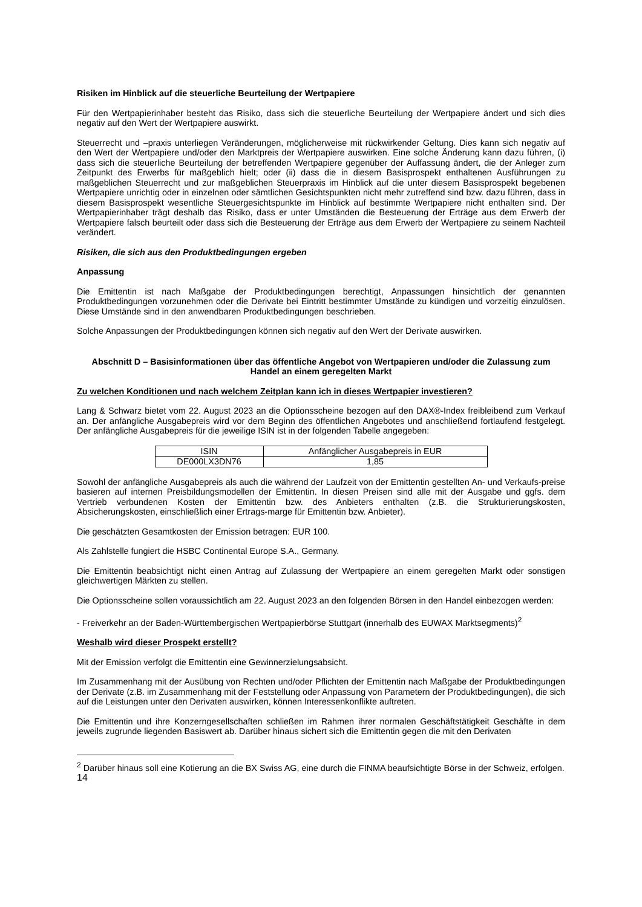Risiken im Hinblick auf die steuerliche Beurteilung der Wertpapiere
Für den Wertpapierinhaber besteht das Risiko, dass sich die steuerliche Beurteilung der Wertpapiere ändert und sich dies negativ auf den Wert der Wertpapiere auswirkt.
Steuerrecht und –praxis unterliegen Veränderungen, möglicherweise mit rückwirkender Geltung. Dies kann sich negativ auf den Wert der Wertpapiere und/oder den Marktpreis der Wertpapiere auswirken. Eine solche Änderung kann dazu führen, (i) dass sich die steuerliche Beurteilung der betreffenden Wertpapiere gegenüber der Auffassung ändert, die der Anleger zum Zeitpunkt des Erwerbs für maßgeblich hielt; oder (ii) dass die in diesem Basisprospekt enthaltenen Ausführungen zu maßgeblichen Steuerrecht und zur maßgeblichen Steuerpraxis im Hinblick auf die unter diesem Basisprospekt begebenen Wertpapiere unrichtig oder in einzelnen oder sämtlichen Gesichtspunkten nicht mehr zutreffend sind bzw. dazu führen, dass in diesem Basisprospekt wesentliche Steuergesichtspunkte im Hinblick auf bestimmte Wertpapiere nicht enthalten sind. Der Wertpapierinhaber trägt deshalb das Risiko, dass er unter Umständen die Besteuerung der Erträge aus dem Erwerb der Wertpapiere falsch beurteilt oder dass sich die Besteuerung der Erträge aus dem Erwerb der Wertpapiere zu seinem Nachteil verändert.
Risiken, die sich aus den Produktbedingungen ergeben
Anpassung
Die Emittentin ist nach Maßgabe der Produktbedingungen berechtigt, Anpassungen hinsichtlich der genannten Produktbedingungen vorzunehmen oder die Derivate bei Eintritt bestimmter Umstände zu kündigen und vorzeitig einzulösen. Diese Umstände sind in den anwendbaren Produktbedingungen beschrieben.
Solche Anpassungen der Produktbedingungen können sich negativ auf den Wert der Derivate auswirken.
Abschnitt D – Basisinformationen über das öffentliche Angebot von Wertpapieren und/oder die Zulassung zum Handel an einem geregelten Markt
Zu welchen Konditionen und nach welchem Zeitplan kann ich in dieses Wertpapier investieren?
Lang & Schwarz bietet vom 22. August 2023 an die Optionsscheine bezogen auf den DAX®-Index freibleibend zum Verkauf an. Der anfängliche Ausgabepreis wird vor dem Beginn des öffentlichen Angebotes und anschließend fortlaufend festgelegt. Der anfängliche Ausgabepreis für die jeweilige ISIN ist in der folgenden Tabelle angegeben:
| ISIN | Anfänglicher Ausgabepreis in EUR |
| --- | --- |
| DE000LX3DN76 | 1,85 |
Sowohl der anfängliche Ausgabepreis als auch die während der Laufzeit von der Emittentin gestellten An- und Verkaufs-preise basieren auf internen Preisbildungsmodellen der Emittentin. In diesen Preisen sind alle mit der Ausgabe und ggfs. dem Vertrieb verbundenen Kosten der Emittentin bzw. des Anbieters enthalten (z.B. die Strukturierungskosten, Absicherungskosten, einschließlich einer Ertrags-marge für Emittentin bzw. Anbieter).
Die geschätzten Gesamtkosten der Emission betragen: EUR 100.
Als Zahlstelle fungiert die HSBC Continental Europe S.A., Germany.
Die Emittentin beabsichtigt nicht einen Antrag auf Zulassung der Wertpapiere an einem geregelten Markt oder sonstigen gleichwertigen Märkten zu stellen.
Die Optionsscheine sollen voraussichtlich am 22. August 2023 an den folgenden Börsen in den Handel einbezogen werden:
- Freiverkehr an der Baden-Württembergischen Wertpapierbörse Stuttgart (innerhalb des EUWAX Marktsegments)<sup>2</sup>
Weshalb wird dieser Prospekt erstellt?
Mit der Emission verfolgt die Emittentin eine Gewinnerzielungsabsicht.
Im Zusammenhang mit der Ausübung von Rechten und/oder Pflichten der Emittentin nach Maßgabe der Produktbedingungen der Derivate (z.B. im Zusammenhang mit der Feststellung oder Anpassung von Parametern der Produktbedingungen), die sich auf die Leistungen unter den Derivaten auswirken, können Interessenkonflikte auftreten.
Die Emittentin und ihre Konzerngesellschaften schließen im Rahmen ihrer normalen Geschäftstätigkeit Geschäfte in dem jeweils zugrunde liegenden Basiswert ab. Darüber hinaus sichert sich die Emittentin gegen die mit den Derivaten
<sup>2</sup> Darüber hinaus soll eine Kotierung an die BX Swiss AG, eine durch die FINMA beaufsichtigte Börse in der Schweiz, erfolgen.
14